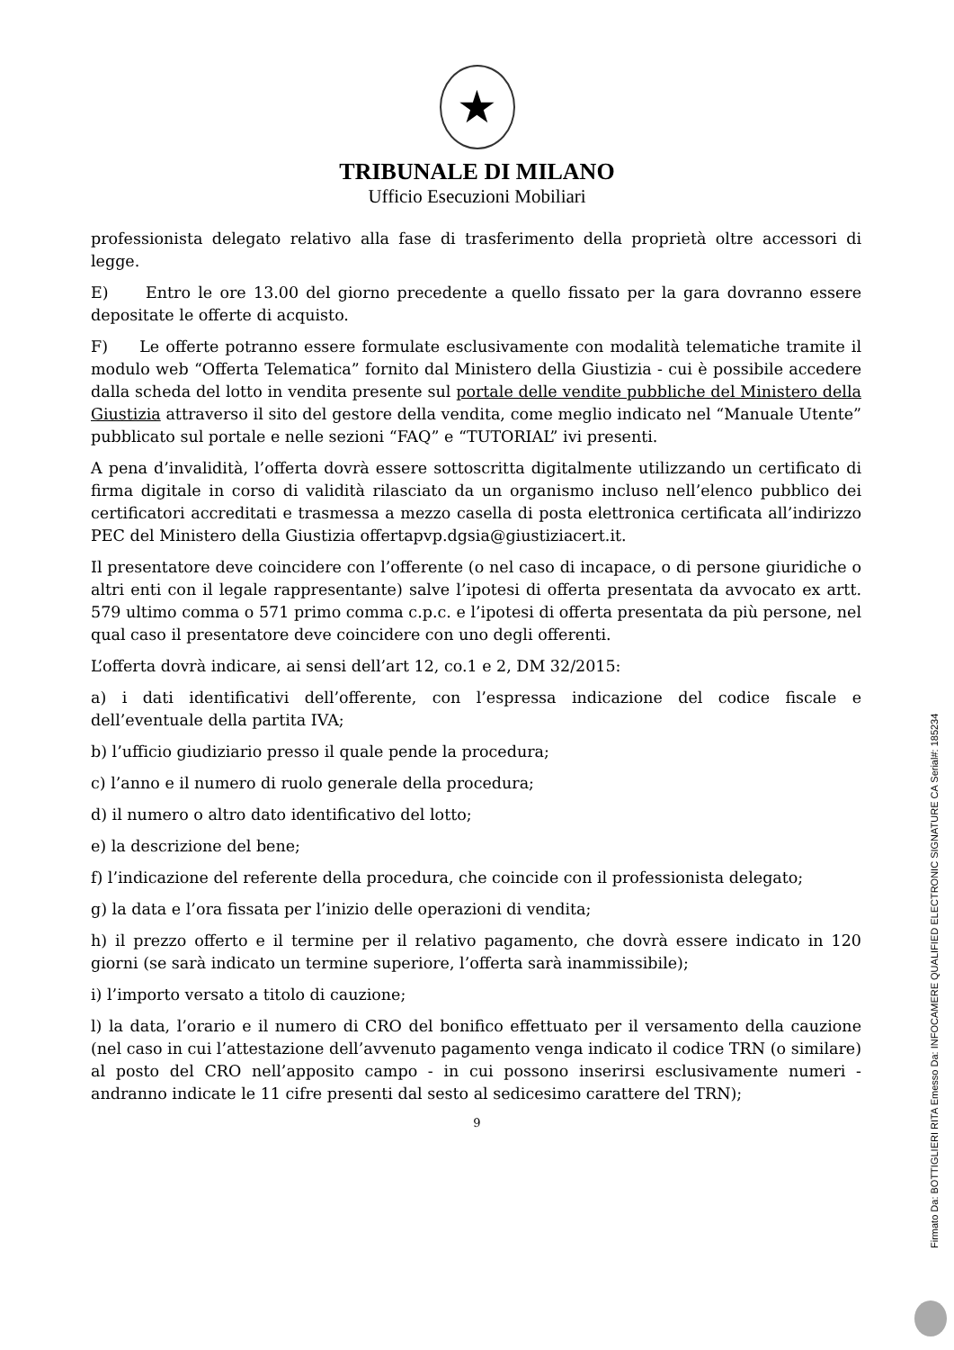★
TRIBUNALE DI MILANO
Ufficio Esecuzioni Mobiliari
professionista delegato relativo alla fase di trasferimento della proprietà oltre accessori di legge.
E) Entro le ore 13.00 del giorno precedente a quello fissato per la gara dovranno essere depositate le offerte di acquisto.
F) Le offerte potranno essere formulate esclusivamente con modalità telematiche tramite il modulo web “Offerta Telematica” fornito dal Ministero della Giustizia - cui è possibile accedere dalla scheda del lotto in vendita presente sul portale delle vendite pubbliche del Ministero della Giustizia attraverso il sito del gestore della vendita, come meglio indicato nel “Manuale Utente” pubblicato sul portale e nelle sezioni “FAQ” e “TUTORIAL” ivi presenti.
A pena d’invalidità, l’offerta dovrà essere sottoscritta digitalmente utilizzando un certificato di firma digitale in corso di validità rilasciato da un organismo incluso nell’elenco pubblico dei certificatori accreditati e trasmessa a mezzo casella di posta elettronica certificata all’indirizzo PEC del Ministero della Giustizia offertapvp.dgsia@giustiziacert.it.
Il presentatore deve coincidere con l’offerente (o nel caso di incapace, o di persone giuridiche o altri enti con il legale rappresentante) salve l’ipotesi di offerta presentata da avvocato ex artt. 579 ultimo comma o 571 primo comma c.p.c. e l’ipotesi di offerta presentata da più persone, nel qual caso il presentatore deve coincidere con uno degli offerenti.
L’offerta dovrà indicare, ai sensi dell’art 12, co.1 e 2, DM 32/2015:
a) i dati identificativi dell’offerente, con l’espressa indicazione del codice fiscale e dell’eventuale della partita IVA;
b) l’ufficio giudiziario presso il quale pende la procedura;
c) l’anno e il numero di ruolo generale della procedura;
d) il numero o altro dato identificativo del lotto;
e) la descrizione del bene;
f) l’indicazione del referente della procedura, che coincide con il professionista delegato;
g) la data e l’ora fissata per l’inizio delle operazioni di vendita;
h) il prezzo offerto e il termine per il relativo pagamento, che dovrà essere indicato in 120 giorni (se sarà indicato un termine superiore, l’offerta sarà inammissibile);
i) l’importo versato a titolo di cauzione;
l) la data, l’orario e il numero di CRO del bonifico effettuato per il versamento della cauzione (nel caso in cui l’attestazione dell’avvenuto pagamento venga indicato il codice TRN (o similare) al posto del CRO nell’apposito campo - in cui possono inserirsi esclusivamente numeri - andranno indicate le 11 cifre presenti dal sesto al sedicesimo carattere del TRN);
9
Firmato Da: BOTTIGLIERI RITA Emesso Da: INFOCAMERE QUALIFIED ELECTRONIC SIGNATURE CA Serial#: 185234